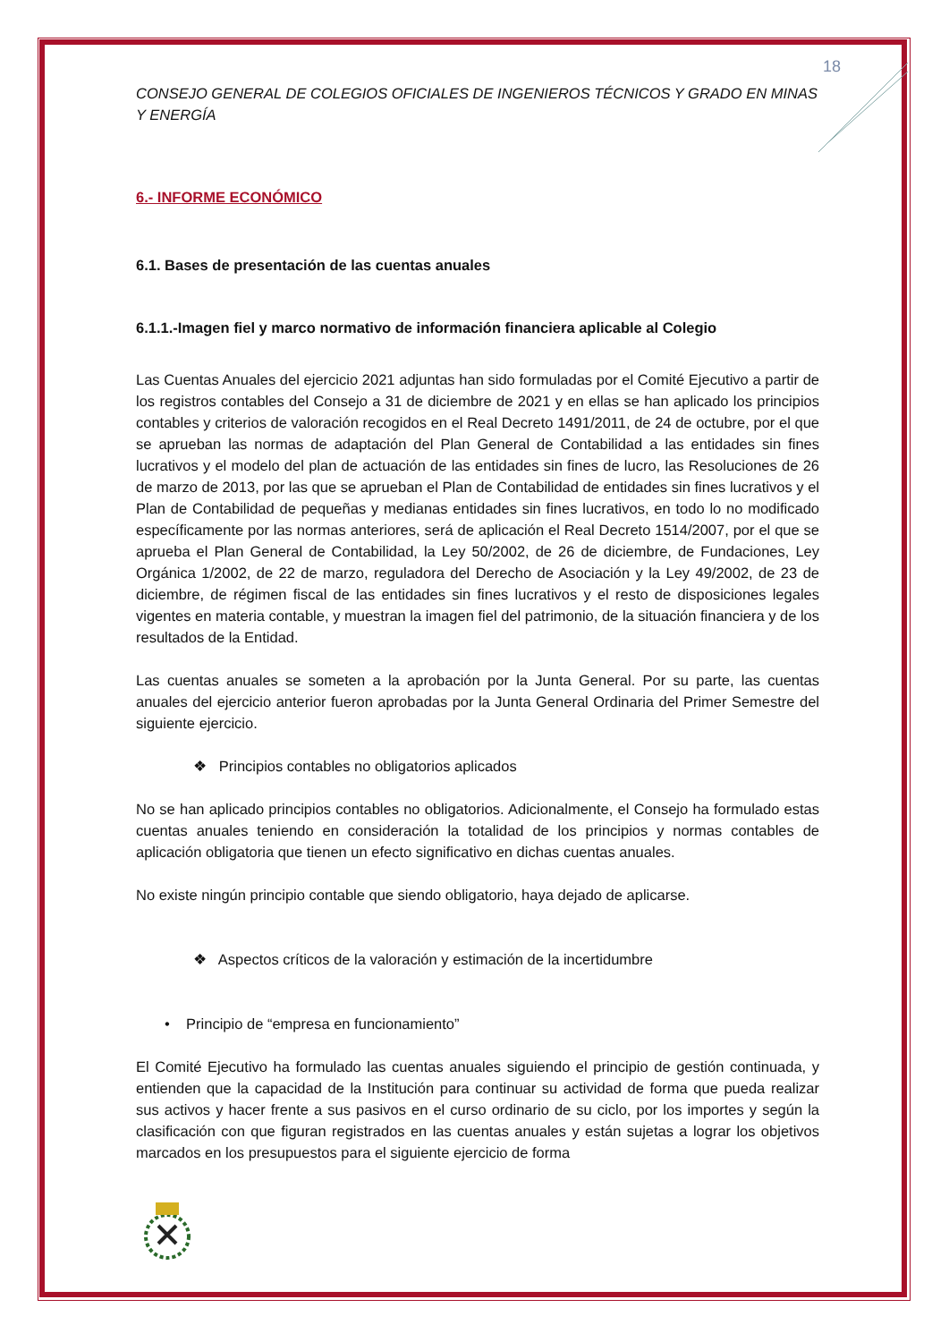18
CONSEJO GENERAL DE COLEGIOS OFICIALES DE INGENIEROS TÉCNICOS Y GRADO EN MINAS Y ENERGÍA
6.- INFORME ECONÓMICO
6.1. Bases de presentación de las cuentas anuales
6.1.1.-Imagen fiel y marco normativo de información financiera aplicable al Colegio
Las Cuentas Anuales del ejercicio 2021 adjuntas han sido formuladas por el Comité Ejecutivo a partir de los registros contables del Consejo a 31 de diciembre de 2021 y en ellas se han aplicado los principios contables y criterios de valoración recogidos en el Real Decreto 1491/2011, de 24 de octubre, por el que se aprueban las normas de adaptación del Plan General de Contabilidad a las entidades sin fines lucrativos y el modelo del plan de actuación de las entidades sin fines de lucro, las Resoluciones de 26 de marzo de 2013, por las que se aprueban el Plan de Contabilidad de entidades sin fines lucrativos y el Plan de Contabilidad de pequeñas y medianas entidades sin fines lucrativos, en todo lo no modificado específicamente por las normas anteriores, será de aplicación el Real Decreto 1514/2007, por el que se aprueba el Plan General de Contabilidad, la Ley 50/2002, de 26 de diciembre, de Fundaciones, Ley Orgánica 1/2002, de 22 de marzo, reguladora del Derecho de Asociación y la Ley 49/2002, de 23 de diciembre, de régimen fiscal de las entidades sin fines lucrativos y el resto de disposiciones legales vigentes en materia contable, y muestran la imagen fiel del patrimonio, de la situación financiera y de los resultados de la Entidad.
Las cuentas anuales se someten a la aprobación por la Junta General. Por su parte, las cuentas anuales del ejercicio anterior fueron aprobadas por la Junta General Ordinaria del Primer Semestre del siguiente ejercicio.
❖ Principios contables no obligatorios aplicados
No se han aplicado principios contables no obligatorios. Adicionalmente, el Consejo ha formulado estas cuentas anuales teniendo en consideración la totalidad de los principios y normas contables de aplicación obligatoria que tienen un efecto significativo en dichas cuentas anuales.
No existe ningún principio contable que siendo obligatorio, haya dejado de aplicarse.
❖ Aspectos críticos de la valoración y estimación de la incertidumbre
• Principio de “empresa en funcionamiento”
El Comité Ejecutivo ha formulado las cuentas anuales siguiendo el principio de gestión continuada, y entienden que la capacidad de la Institución para continuar su actividad de forma que pueda realizar sus activos y hacer frente a sus pasivos en el curso ordinario de su ciclo, por los importes y según la clasificación con que figuran registrados en las cuentas anuales y están sujetas a lograr los objetivos marcados en los presupuestos para el siguiente ejercicio de forma